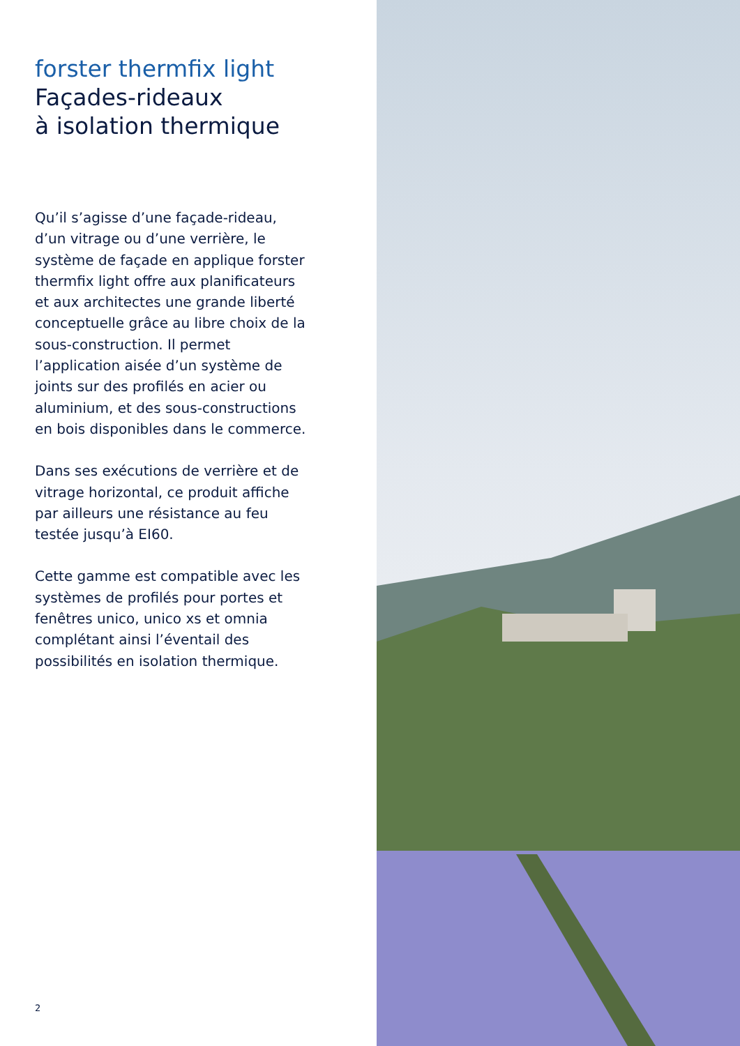forster thermfix light
Façades-rideaux
à isolation thermique
Qu’il s’agisse d’une façade-rideau, d’un vitrage ou d’une verrière, le système de façade en applique forster thermfix light offre aux planificateurs et aux architectes une grande liberté conceptuelle grâce au libre choix de la sous-construction. Il permet l’application aisée d’un système de joints sur des profilés en acier ou aluminium, et des sous-constructions en bois disponibles dans le commerce.
Dans ses exécutions de verrière et de vitrage horizontal, ce produit affiche par ailleurs une résistance au feu testée jusqu’à EI60.
Cette gamme est compatible avec les systèmes de profilés pour portes et fenêtres unico, unico xs et omnia complétant ainsi l’éventail des possibilités en isolation thermique.
2